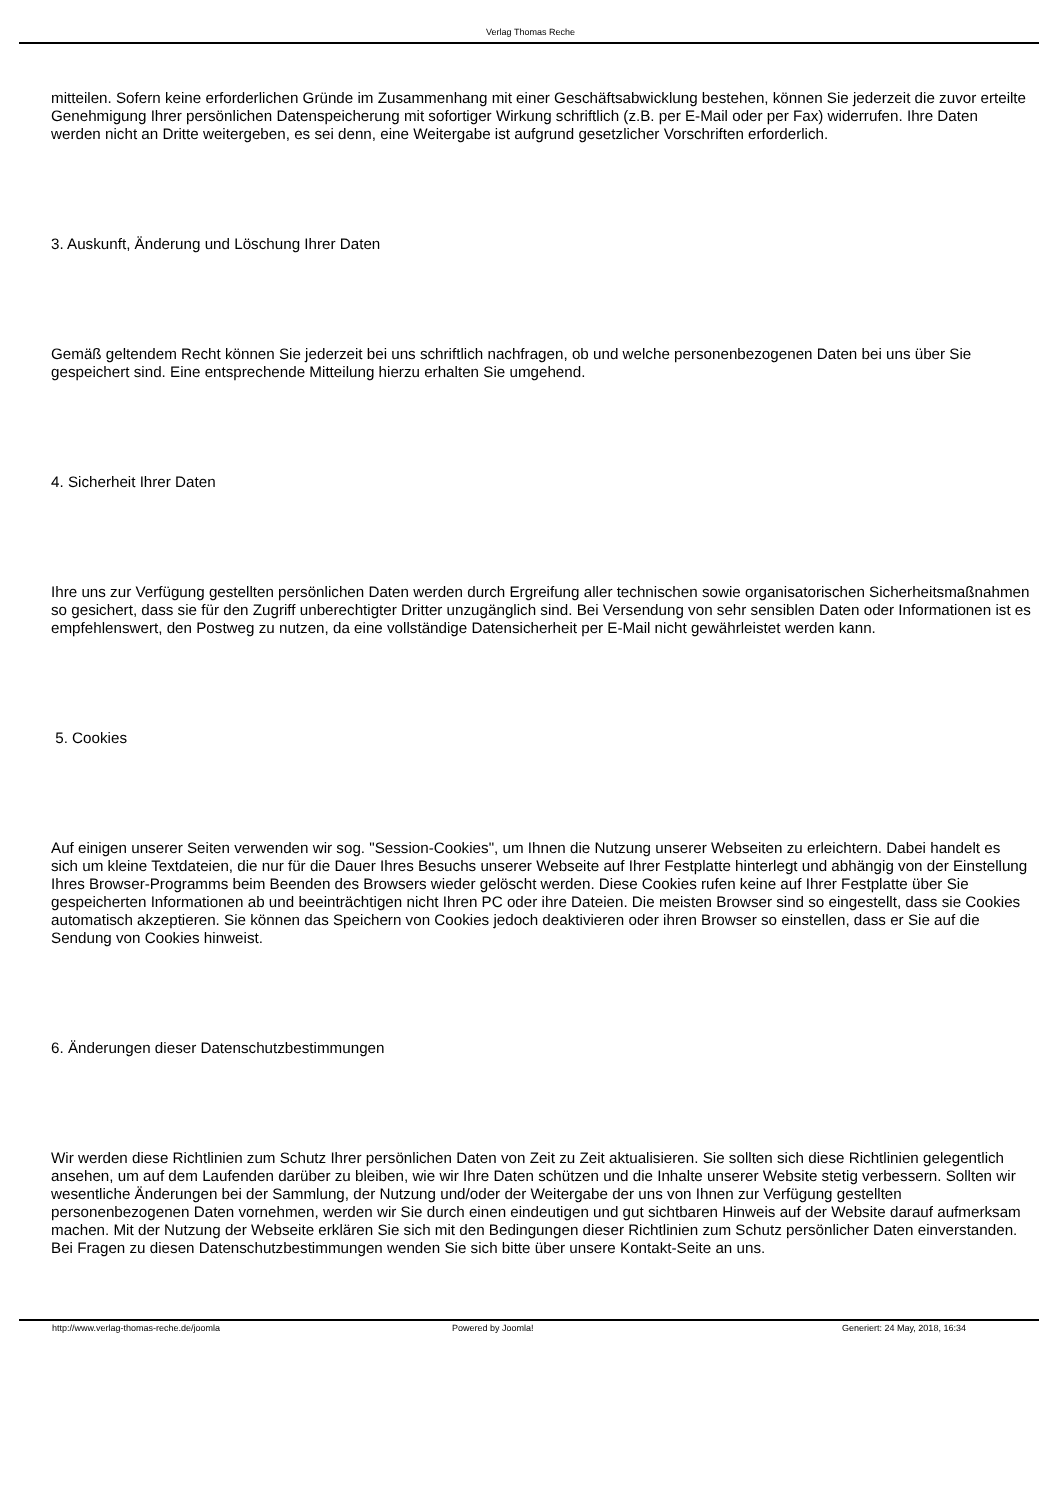Verlag Thomas Reche
mitteilen. Sofern keine erforderlichen Gründe im Zusammenhang mit einer Geschäftsabwicklung bestehen, können Sie jederzeit die zuvor erteilte Genehmigung Ihrer persönlichen Datenspeicherung mit sofortiger Wirkung schriftlich (z.B. per E-Mail oder per Fax) widerrufen. Ihre Daten werden nicht an Dritte weitergeben, es sei denn, eine Weitergabe ist aufgrund gesetzlicher Vorschriften erforderlich.
3. Auskunft, Änderung und Löschung Ihrer Daten
Gemäß geltendem Recht können Sie jederzeit bei uns schriftlich nachfragen, ob und welche personenbezogenen Daten bei uns über Sie gespeichert sind. Eine entsprechende Mitteilung hierzu erhalten Sie umgehend.
4. Sicherheit Ihrer Daten
Ihre uns zur Verfügung gestellten persönlichen Daten werden durch Ergreifung aller technischen sowie organisatorischen Sicherheitsmaßnahmen so gesichert, dass sie für den Zugriff unberechtigter Dritter unzugänglich sind. Bei Versendung von sehr sensiblen Daten oder Informationen ist es empfehlenswert, den Postweg zu nutzen, da eine vollständige Datensicherheit per E-Mail nicht gewährleistet werden kann.
5. Cookies
Auf einigen unserer Seiten verwenden wir sog. "Session-Cookies", um Ihnen die Nutzung unserer Webseiten zu erleichtern. Dabei handelt es sich um kleine Textdateien, die nur für die Dauer Ihres Besuchs unserer Webseite auf Ihrer Festplatte hinterlegt und abhängig von der Einstellung Ihres Browser-Programms beim Beenden des Browsers wieder gelöscht werden. Diese Cookies rufen keine auf Ihrer Festplatte über Sie gespeicherten Informationen ab und beeinträchtigen nicht Ihren PC oder ihre Dateien. Die meisten Browser sind so eingestellt, dass sie Cookies automatisch akzeptieren. Sie können das Speichern von Cookies jedoch deaktivieren oder ihren Browser so einstellen, dass er Sie auf die Sendung von Cookies hinweist.
6. Änderungen dieser Datenschutzbestimmungen
Wir werden diese Richtlinien zum Schutz Ihrer persönlichen Daten von Zeit zu Zeit aktualisieren. Sie sollten sich diese Richtlinien gelegentlich ansehen, um auf dem Laufenden darüber zu bleiben, wie wir Ihre Daten schützen und die Inhalte unserer Website stetig verbessern. Sollten wir wesentliche Änderungen bei der Sammlung, der Nutzung und/oder der Weitergabe der uns von Ihnen zur Verfügung gestellten personenbezogenen Daten vornehmen, werden wir Sie durch einen eindeutigen und gut sichtbaren Hinweis auf der Website darauf aufmerksam machen. Mit der Nutzung der Webseite erklären Sie sich mit den Bedingungen dieser Richtlinien zum Schutz persönlicher Daten einverstanden.
Bei Fragen zu diesen Datenschutzbestimmungen wenden Sie sich bitte über unsere Kontakt-Seite an uns.
http://www.verlag-thomas-reche.de/joomla Powered by Joomla! Generiert: 24 May, 2018, 16:34